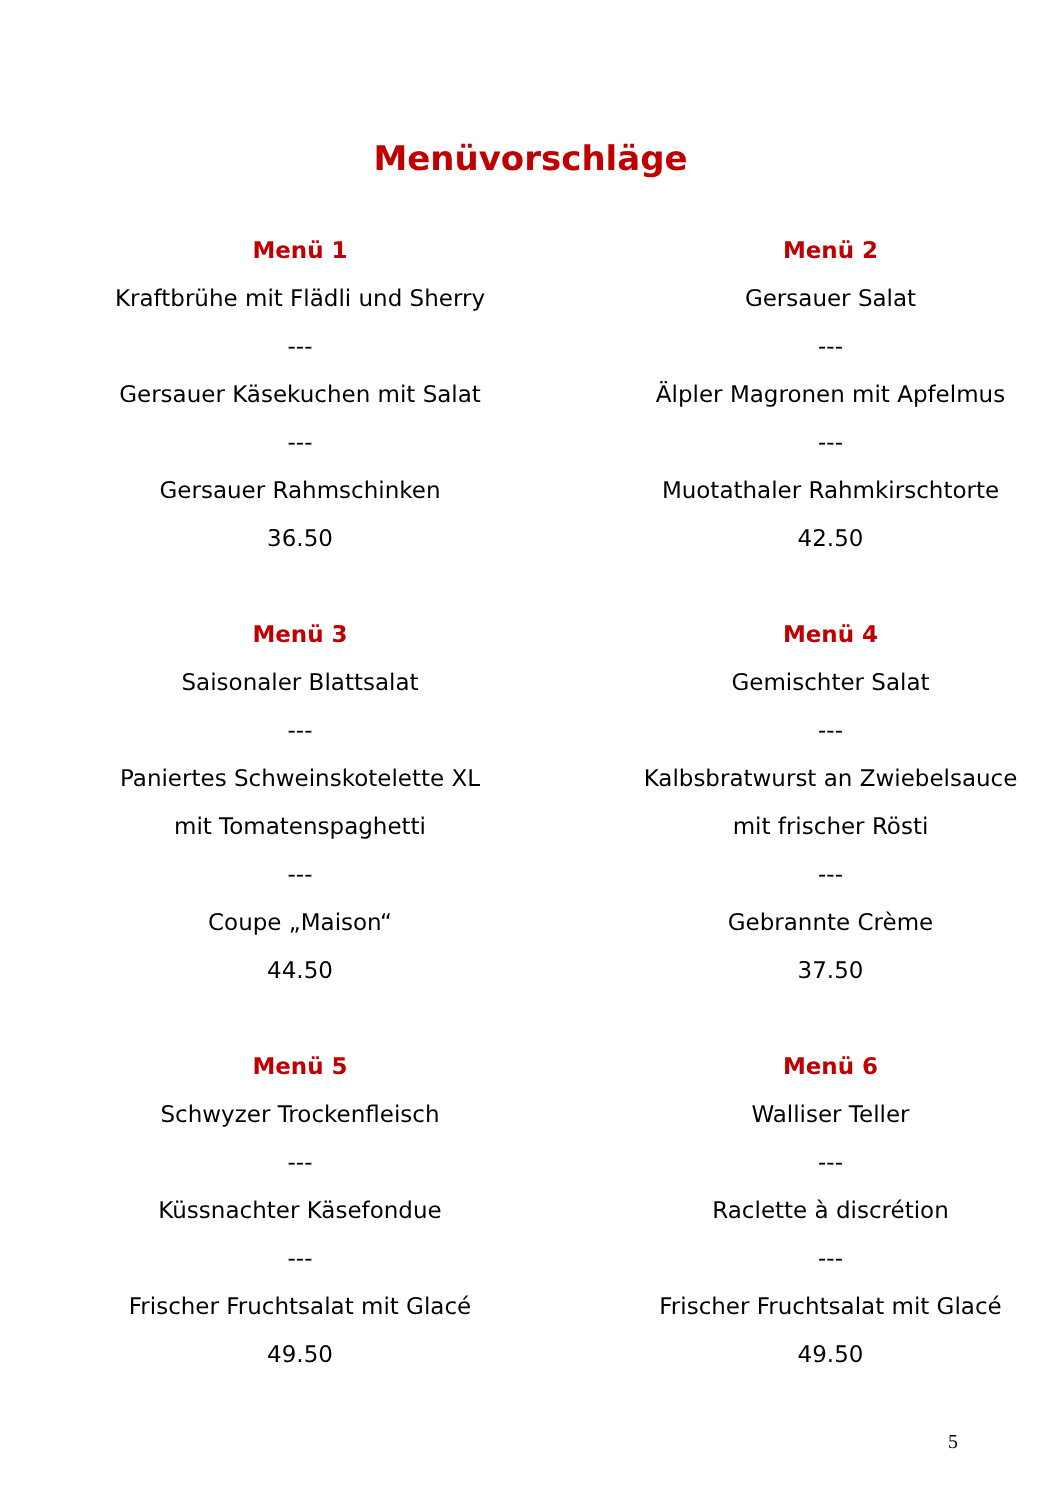Menüvorschläge
Menü 1
Kraftbrühe mit Flädli und Sherry
---
Gersauer Käsekuchen mit Salat
---
Gersauer Rahmschinken
36.50
Menü 2
Gersauer Salat
---
Älpler Magronen mit Apfelmus
---
Muotathaler Rahmkirschtorte
42.50
Menü 3
Saisonaler Blattsalat
---
Paniertes Schweinskotelette XL
mit Tomatenspaghetti
---
Coupe „Maison“
44.50
Menü 4
Gemischter Salat
---
Kalbsbratwurst an Zwiebelsauce
mit frischer Rösti
---
Gebrannte Crème
37.50
Menü 5
Schwyzer Trockenfleisch
---
Küssnachter Käsefondue
---
Frischer Fruchtsalat mit Glacé
49.50
Menü 6
Walliser Teller
---
Raclette à discrétion
---
Frischer Fruchtsalat mit Glacé
49.50
5